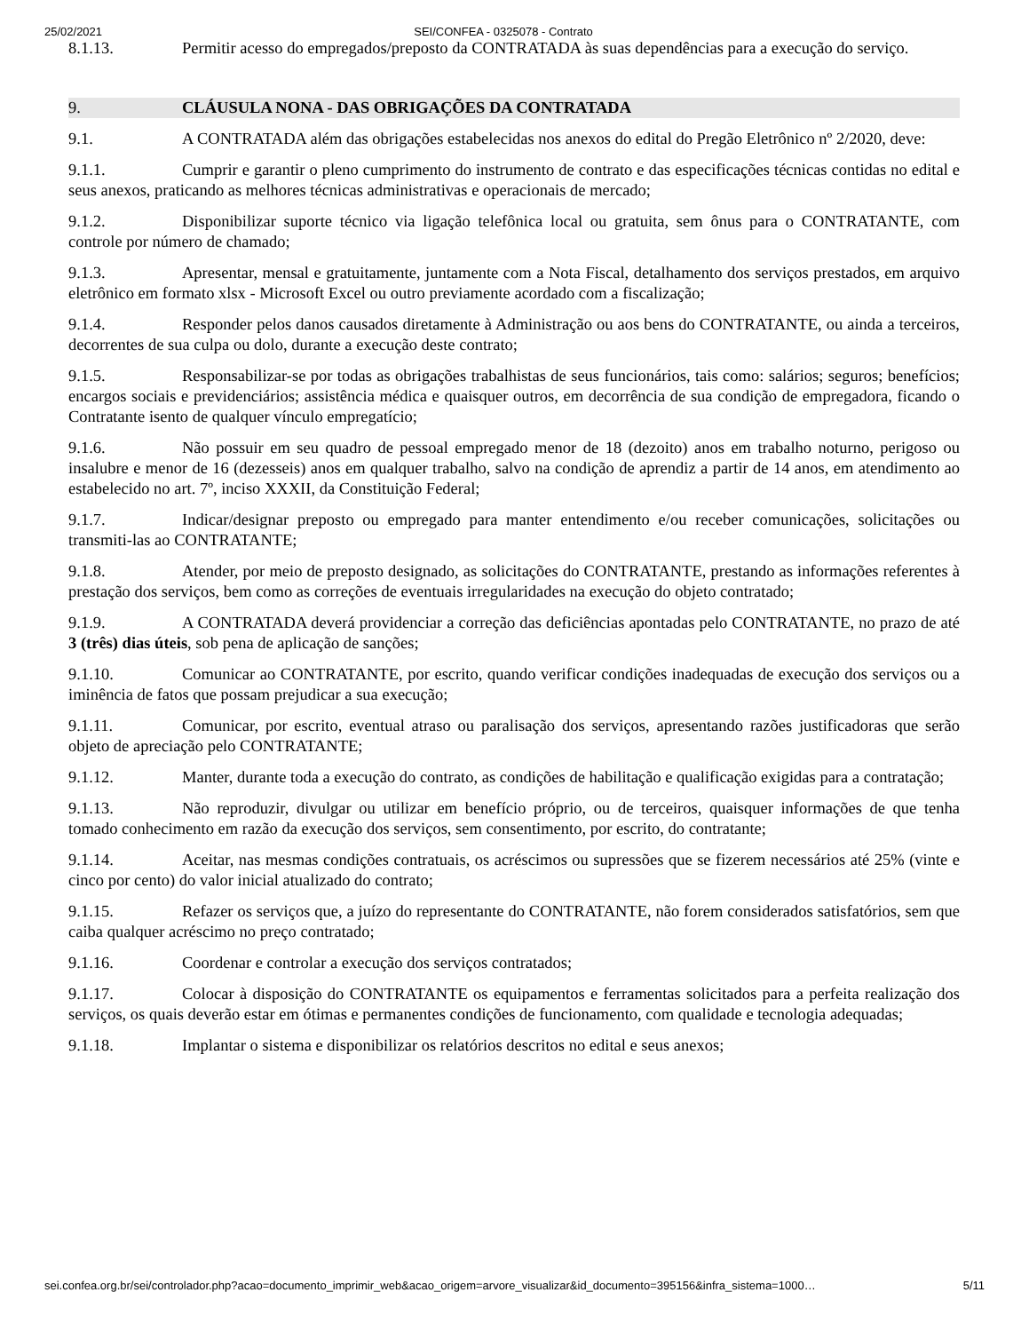25/02/2021 SEI/CONFEA - 0325078 - Contrato
8.1.13. Permitir acesso do empregados/preposto da CONTRATADA às suas dependências para a execução do serviço.
9. CLÁUSULA NONA - DAS OBRIGAÇÕES DA CONTRATADA
9.1. A CONTRATADA além das obrigações estabelecidas nos anexos do edital do Pregão Eletrônico nº 2/2020, deve:
9.1.1. Cumprir e garantir o pleno cumprimento do instrumento de contrato e das especificações técnicas contidas no edital e seus anexos, praticando as melhores técnicas administrativas e operacionais de mercado;
9.1.2. Disponibilizar suporte técnico via ligação telefônica local ou gratuita, sem ônus para o CONTRATANTE, com controle por número de chamado;
9.1.3. Apresentar, mensal e gratuitamente, juntamente com a Nota Fiscal, detalhamento dos serviços prestados, em arquivo eletrônico em formato xlsx - Microsoft Excel ou outro previamente acordado com a fiscalização;
9.1.4. Responder pelos danos causados diretamente à Administração ou aos bens do CONTRATANTE, ou ainda a terceiros, decorrentes de sua culpa ou dolo, durante a execução deste contrato;
9.1.5. Responsabilizar-se por todas as obrigações trabalhistas de seus funcionários, tais como: salários; seguros; benefícios; encargos sociais e previdenciários; assistência médica e quaisquer outros, em decorrência de sua condição de empregadora, ficando o Contratante isento de qualquer vínculo empregatício;
9.1.6. Não possuir em seu quadro de pessoal empregado menor de 18 (dezoito) anos em trabalho noturno, perigoso ou insalubre e menor de 16 (dezesseis) anos em qualquer trabalho, salvo na condição de aprendiz a partir de 14 anos, em atendimento ao estabelecido no art. 7º, inciso XXXII, da Constituição Federal;
9.1.7. Indicar/designar preposto ou empregado para manter entendimento e/ou receber comunicações, solicitações ou transmiti-las ao CONTRATANTE;
9.1.8. Atender, por meio de preposto designado, as solicitações do CONTRATANTE, prestando as informações referentes à prestação dos serviços, bem como as correções de eventuais irregularidades na execução do objeto contratado;
9.1.9. A CONTRATADA deverá providenciar a correção das deficiências apontadas pelo CONTRATANTE, no prazo de até 3 (três) dias úteis, sob pena de aplicação de sanções;
9.1.10. Comunicar ao CONTRATANTE, por escrito, quando verificar condições inadequadas de execução dos serviços ou a iminência de fatos que possam prejudicar a sua execução;
9.1.11. Comunicar, por escrito, eventual atraso ou paralisação dos serviços, apresentando razões justificadoras que serão objeto de apreciação pelo CONTRATANTE;
9.1.12. Manter, durante toda a execução do contrato, as condições de habilitação e qualificação exigidas para a contratação;
9.1.13. Não reproduzir, divulgar ou utilizar em benefício próprio, ou de terceiros, quaisquer informações de que tenha tomado conhecimento em razão da execução dos serviços, sem consentimento, por escrito, do contratante;
9.1.14. Aceitar, nas mesmas condições contratuais, os acréscimos ou supressões que se fizerem necessários até 25% (vinte e cinco por cento) do valor inicial atualizado do contrato;
9.1.15. Refazer os serviços que, a juízo do representante do CONTRATANTE, não forem considerados satisfatórios, sem que caiba qualquer acréscimo no preço contratado;
9.1.16. Coordenar e controlar a execução dos serviços contratados;
9.1.17. Colocar à disposição do CONTRATANTE os equipamentos e ferramentas solicitados para a perfeita realização dos serviços, os quais deverão estar em ótimas e permanentes condições de funcionamento, com qualidade e tecnologia adequadas;
9.1.18. Implantar o sistema e disponibilizar os relatórios descritos no edital e seus anexos;
sei.confea.org.br/sei/controlador.php?acao=documento_imprimir_web&acao_origem=arvore_visualizar&id_documento=395156&infra_sistema=1000… 5/11